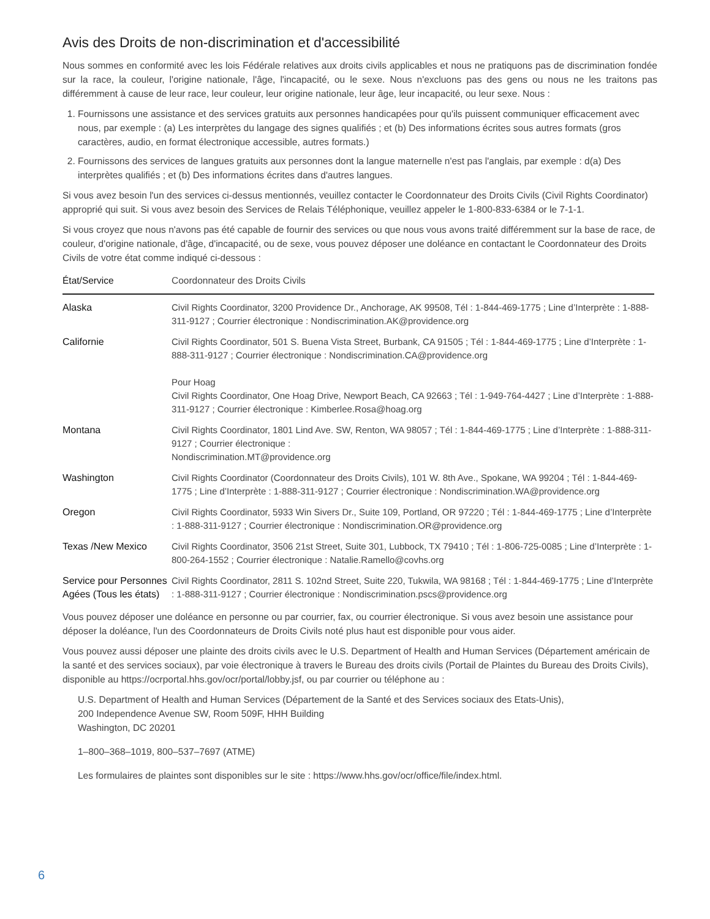Avis des Droits de non-discrimination et d'accessibilité
Nous sommes en conformité avec les lois Fédérale relatives aux droits civils applicables et nous ne pratiquons pas de discrimination fondée sur la race, la couleur, l'origine nationale, l'âge, l'incapacité, ou le sexe. Nous n'excluons pas des gens ou nous ne les traitons pas différemment à cause de leur race, leur couleur, leur origine nationale, leur âge, leur incapacité, ou leur sexe. Nous :
1. Fournissons une assistance et des services gratuits aux personnes handicapées pour qu'ils puissent communiquer efficacement avec nous, par exemple : (a) Les interprètes du langage des signes qualifiés ; et (b) Des informations écrites sous autres formats (gros caractères, audio, en format électronique accessible, autres formats.)
2. Fournissons des services de langues gratuits aux personnes dont la langue maternelle n'est pas l'anglais, par exemple : d(a) Des interprètes qualifiés ; et (b) Des informations écrites dans d'autres langues.
Si vous avez besoin l'un des services ci-dessus mentionnés, veuillez contacter le Coordonnateur des Droits Civils (Civil Rights Coordinator) approprié qui suit. Si vous avez besoin des Services de Relais Téléphonique, veuillez appeler le 1-800-833-6384 or le 7-1-1.
Si vous croyez que nous n'avons pas été capable de fournir des services ou que nous vous avons traité différemment sur la base de race, de couleur, d'origine nationale, d'âge, d'incapacité, ou de sexe, vous pouvez déposer une doléance en contactant le Coordonnateur des Droits Civils de votre état comme indiqué ci-dessous :
| État/Service | Coordonnateur des Droits Civils |
| --- | --- |
| Alaska | Civil Rights Coordinator, 3200 Providence Dr., Anchorage, AK 99508, Tél : 1-844-469-1775 ; Line d’Interprète : 1-888-311-9127 ; Courrier électronique : Nondiscrimination.AK@providence.org |
| Californie | Civil Rights Coordinator, 501 S. Buena Vista Street, Burbank, CA 91505 ; Tél : 1-844-469-1775 ; Line d’Interprète : 1-888-311-9127 ; Courrier électronique : Nondiscrimination.CA@providence.org Pour Hoag Civil Rights Coordinator, One Hoag Drive, Newport Beach, CA 92663 ; Tél : 1-949-764-4427 ; Line d’Interprète : 1-888-311-9127 ; Courrier électronique : Kimberlee.Rosa@hoag.org |
| Montana | Civil Rights Coordinator, 1801 Lind Ave. SW, Renton, WA 98057 ; Tél : 1-844-469-1775 ; Line d’Interprète : 1-888-311-9127 ; Courrier électronique : Nondiscrimination.MT@providence.org |
| Washington | Civil Rights Coordinator (Coordonnateur des Droits Civils), 101 W. 8th Ave., Spokane, WA 99204 ; Tél : 1-844-469-1775 ; Line d’Interprète : 1-888-311-9127 ; Courrier électronique : Nondiscrimination.WA@providence.org |
| Oregon | Civil Rights Coordinator, 5933 Win Sivers Dr., Suite 109, Portland, OR 97220 ; Tél : 1-844-469-1775 ; Line d’Interprète : 1-888-311-9127 ; Courrier électronique : Nondiscrimination.OR@providence.org |
| Texas /New Mexico | Civil Rights Coordinator, 3506 21st Street, Suite 301, Lubbock, TX 79410 ; Tél : 1-806-725-0085 ; Line d’Interprète : 1-800-264-1552 ; Courrier électronique : Natalie.Ramello@covhs.org |
| Service pour Personnes Agées (Tous les états) | Civil Rights Coordinator, 2811 S. 102nd Street, Suite 220, Tukwila, WA 98168 ; Tél : 1-844-469-1775 ; Line d’Interprète : 1-888-311-9127 ; Courrier électronique : Nondiscrimination.pscs@providence.org |
Vous pouvez déposer une doléance en personne ou par courrier, fax, ou courrier électronique. Si vous avez besoin une assistance pour déposer la doléance, l'un des Coordonnateurs de Droits Civils noté plus haut est disponible pour vous aider.
Vous pouvez aussi déposer une plainte des droits civils avec le U.S. Department of Health and Human Services (Département américain de la santé et des services sociaux), par voie électronique à travers le Bureau des droits civils (Portail de Plaintes du Bureau des Droits Civils), disponible au https://ocrportal.hhs.gov/ocr/portal/lobby.jsf, ou par courrier ou téléphone au :
U.S. Department of Health and Human Services (Département de la Santé et des Services sociaux des Etats-Unis),
200 Independence Avenue SW, Room 509F, HHH Building
Washington, DC 20201
1–800–368–1019, 800–537–7697 (ATME)
Les formulaires de plaintes sont disponibles sur le site : https://www.hhs.gov/ocr/office/file/index.html.
6